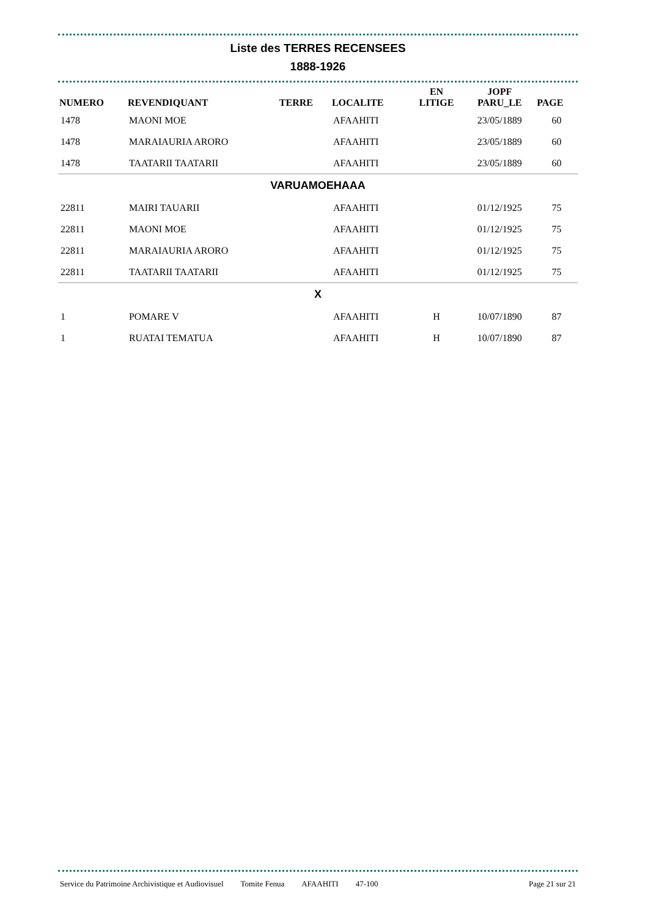Liste des TERRES RECENSEES
1888-1926
| NUMERO | REVENDIQUANT | TERRE | LOCALITE | EN LITIGE | JOPF PARU_LE | PAGE |
| --- | --- | --- | --- | --- | --- | --- |
| 1478 | MAONI MOE | | AFAAHITI | | 23/05/1889 | 60 |
| 1478 | MARAIAURIA ARORO | | AFAAHITI | | 23/05/1889 | 60 |
| 1478 | TAATARII TAATARII | | AFAAHITI | | 23/05/1889 | 60 |
| VARUAMOEHAAA | | | | | | |
| 22811 | MAIRI TAUARII | | AFAAHITI | | 01/12/1925 | 75 |
| 22811 | MAONI MOE | | AFAAHITI | | 01/12/1925 | 75 |
| 22811 | MARAIAURIA ARORO | | AFAAHITI | | 01/12/1925 | 75 |
| 22811 | TAATARII TAATARII | | AFAAHITI | | 01/12/1925 | 75 |
| X | | | | | | |
| 1 | POMARE V | | AFAAHITI | H | 10/07/1890 | 87 |
| 1 | RUATAI TEMATUA | | AFAAHITI | H | 10/07/1890 | 87 |
Service du Patrimoine Archivistique et Audiovisuel Tomite Fenua AFAAHITI 47-100 Page 21 sur 21